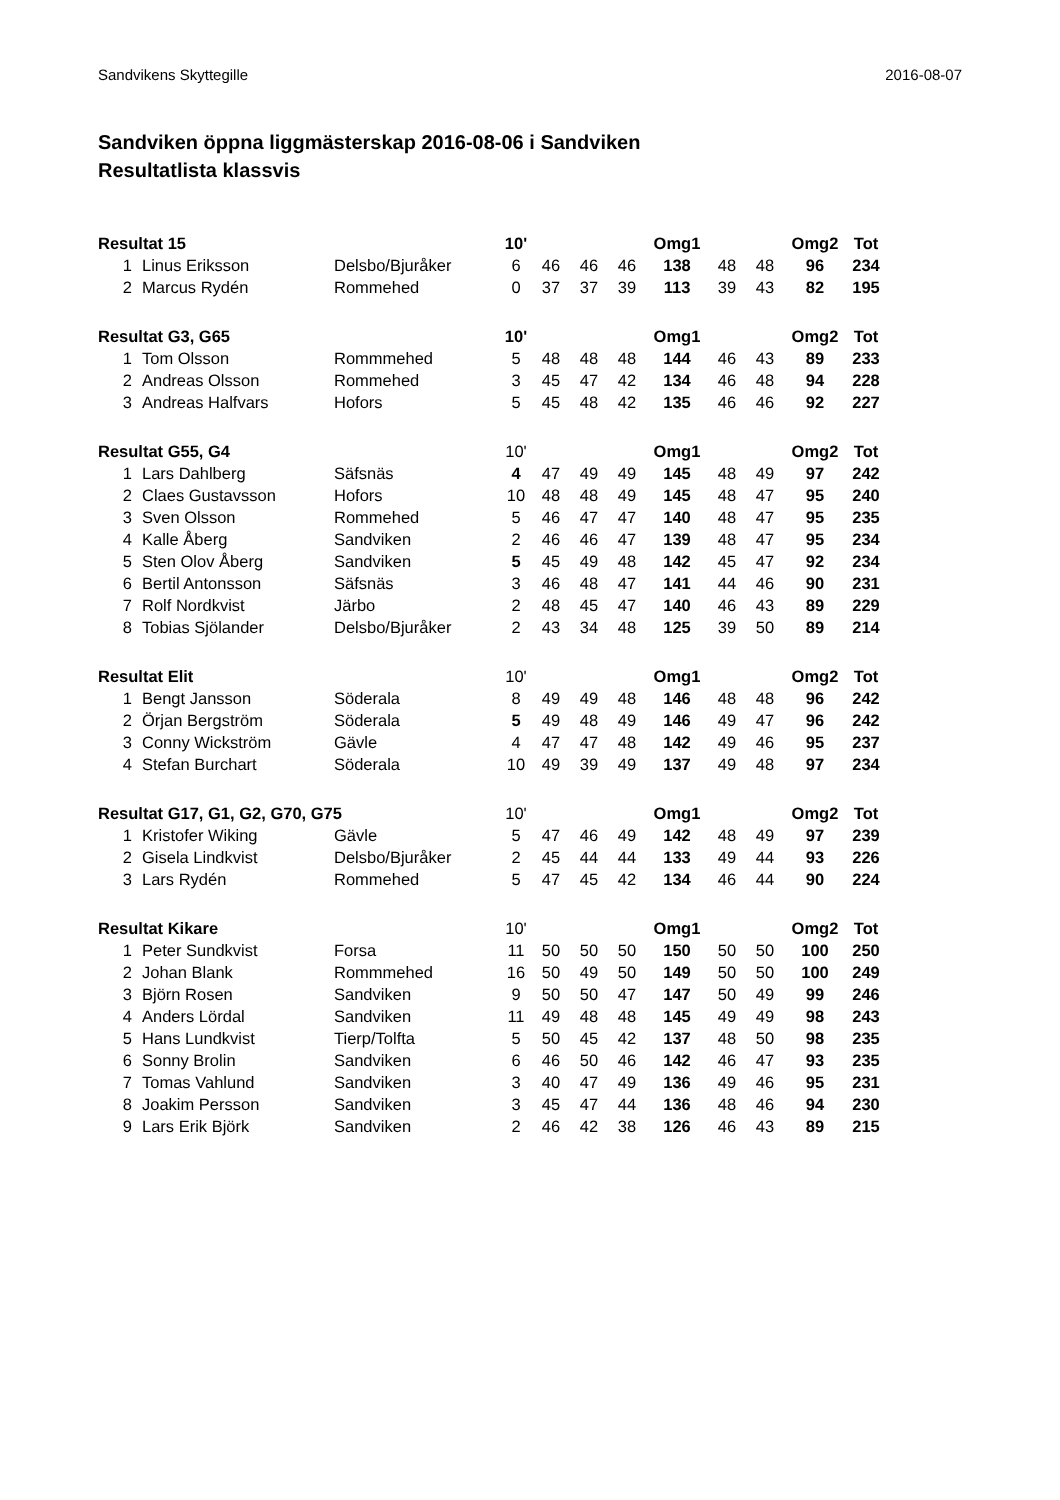Sandvikens Skyttegille 2016-08-07
Sandviken öppna liggmästerskap 2016-08-06 i Sandviken
Resultatlista klassvis
| Resultat 15 | | | 10' | | | | Omg1 | | | Omg2 | Tot |
| --- | --- | --- | --- | --- | --- | --- | --- | --- | --- | --- | --- |
| 1 | Linus Eriksson | Delsbo/Bjuråker | 6 | 46 | 46 | 46 | 138 | 48 | 48 | 96 | 234 |
| 2 | Marcus Rydén | Rommehed | 0 | 37 | 37 | 39 | 113 | 39 | 43 | 82 | 195 |
| Resultat G3, G65 | | | 10' | | | | Omg1 | | | Omg2 | Tot |
| 1 | Tom Olsson | Rommmehed | 5 | 48 | 48 | 48 | 144 | 46 | 43 | 89 | 233 |
| 2 | Andreas Olsson | Rommehed | 3 | 45 | 47 | 42 | 134 | 46 | 48 | 94 | 228 |
| 3 | Andreas Halfvars | Hofors | 5 | 45 | 48 | 42 | 135 | 46 | 46 | 92 | 227 |
| Resultat G55, G4 | | | 10' | | | | Omg1 | | | Omg2 | Tot |
| 1 | Lars Dahlberg | Säfsnäs | 4 | 47 | 49 | 49 | 145 | 48 | 49 | 97 | 242 |
| 2 | Claes Gustavsson | Hofors | 10 | 48 | 48 | 49 | 145 | 48 | 47 | 95 | 240 |
| 3 | Sven Olsson | Rommehed | 5 | 46 | 47 | 47 | 140 | 48 | 47 | 95 | 235 |
| 4 | Kalle Åberg | Sandviken | 2 | 46 | 46 | 47 | 139 | 48 | 47 | 95 | 234 |
| 5 | Sten Olov Åberg | Sandviken | 5 | 45 | 49 | 48 | 142 | 45 | 47 | 92 | 234 |
| 6 | Bertil Antonsson | Säfsnäs | 3 | 46 | 48 | 47 | 141 | 44 | 46 | 90 | 231 |
| 7 | Rolf Nordkvist | Järbo | 2 | 48 | 45 | 47 | 140 | 46 | 43 | 89 | 229 |
| 8 | Tobias Sjölander | Delsbo/Bjuråker | 2 | 43 | 34 | 48 | 125 | 39 | 50 | 89 | 214 |
| Resultat Elit | | | 10' | | | | Omg1 | | | Omg2 | Tot |
| 1 | Bengt Jansson | Söderala | 8 | 49 | 49 | 48 | 146 | 48 | 48 | 96 | 242 |
| 2 | Örjan Bergström | Söderala | 5 | 49 | 48 | 49 | 146 | 49 | 47 | 96 | 242 |
| 3 | Conny Wickström | Gävle | 4 | 47 | 47 | 48 | 142 | 49 | 46 | 95 | 237 |
| 4 | Stefan Burchart | Söderala | 10 | 49 | 39 | 49 | 137 | 49 | 48 | 97 | 234 |
| Resultat G17, G1, G2, G70, G75 | | | 10' | | | | Omg1 | | | Omg2 | Tot |
| 1 | Kristofer Wiking | Gävle | 5 | 47 | 46 | 49 | 142 | 48 | 49 | 97 | 239 |
| 2 | Gisela Lindkvist | Delsbo/Bjuråker | 2 | 45 | 44 | 44 | 133 | 49 | 44 | 93 | 226 |
| 3 | Lars Rydén | Rommehed | 5 | 47 | 45 | 42 | 134 | 46 | 44 | 90 | 224 |
| Resultat Kikare | | | 10' | | | | Omg1 | | | Omg2 | Tot |
| 1 | Peter Sundkvist | Forsa | 11 | 50 | 50 | 50 | 150 | 50 | 50 | 100 | 250 |
| 2 | Johan Blank | Rommmehed | 16 | 50 | 49 | 50 | 149 | 50 | 50 | 100 | 249 |
| 3 | Björn Rosen | Sandviken | 9 | 50 | 50 | 47 | 147 | 50 | 49 | 99 | 246 |
| 4 | Anders Lördal | Sandviken | 11 | 49 | 48 | 48 | 145 | 49 | 49 | 98 | 243 |
| 5 | Hans Lundkvist | Tierp/Tolfta | 5 | 50 | 45 | 42 | 137 | 48 | 50 | 98 | 235 |
| 6 | Sonny Brolin | Sandviken | 6 | 46 | 50 | 46 | 142 | 46 | 47 | 93 | 235 |
| 7 | Tomas Vahlund | Sandviken | 3 | 40 | 47 | 49 | 136 | 49 | 46 | 95 | 231 |
| 8 | Joakim Persson | Sandviken | 3 | 45 | 47 | 44 | 136 | 48 | 46 | 94 | 230 |
| 9 | Lars Erik Björk | Sandviken | 2 | 46 | 42 | 38 | 126 | 46 | 43 | 89 | 215 |